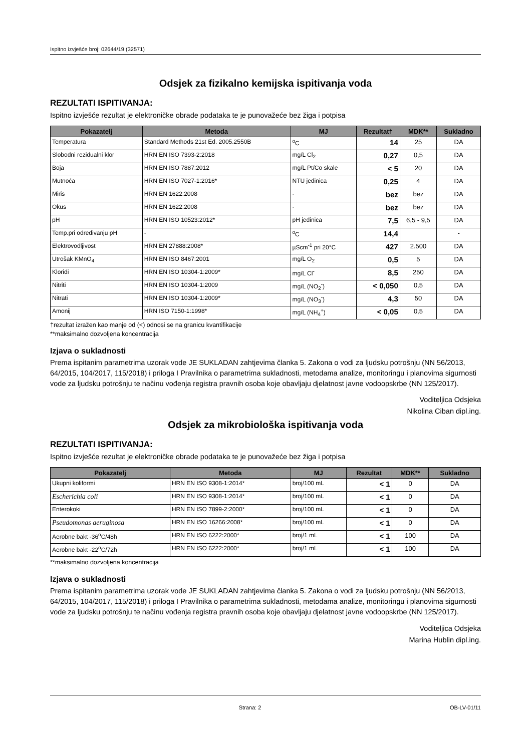Ispitno izvješće broj: 02644/19 (32571)
Odsjek za fizikalno kemijska ispitivanja voda
REZULTATI ISPITIVANJA:
Ispitno izvješće rezultat je elektroničke obrade podataka te je punovažeće bez žiga i potpisa
| Pokazatelj | Metoda | MJ | Rezultat† | MDK** | Sukladno |
| --- | --- | --- | --- | --- | --- |
| Temperatura | Standard Methods 21st Ed. 2005.2550B | <sup>o</sup> C | 14 | 25 | DA |
| Slobodni rezidualni klor | HRN EN ISO 7393-2:2018 | mg/L Cl<sub>2</sub> | 0,27 | 0,5 | DA |
| Boja | HRN EN ISO 7887:2012 | mg/L Pt/Co skale | < 5 | 20 | DA |
| Mutnoća | HRN EN ISO 7027-1:2016* | NTU jedinica | 0,25 | 4 | DA |
| Miris | HRN EN 1622:2008 | - | bez | bez | DA |
| Okus | HRN EN 1622:2008 | - | bez | bez | DA |
| pH | HRN EN ISO 10523:2012* | pH jedinica | 7,5 | 6,5 - 9,5 | DA |
| Temp.pri određivanju pH | - | <sup>o</sup> C | 14,4 | | - |
| Elektrovodljivost | HRN EN 27888:2008* | µScm<sup>-1</sup> pri 20°C | 427 | 2.500 | DA |
| Utrošak KMnO<sub>4</sub> | HRN EN ISO 8467:2001 | mg/L O<sub>2</sub> | 0,5 | 5 | DA |
| Kloridi | HRN EN ISO 10304-1:2009* | mg/L Cl<sup>-</sup> | 8,5 | 250 | DA |
| Nitriti | HRN EN ISO 10304-1:2009 | mg/L (NO<sub>2</sub><sup>-</sup>) | < 0,050 | 0,5 | DA |
| Nitrati | HRN EN ISO 10304-1:2009* | mg/L (NO<sub>3</sub><sup>-</sup>) | 4,3 | 50 | DA |
| Amonij | HRN ISO 7150-1:1998* | mg/L (NH<sub>4</sub><sup>+</sup>) | < 0,05 | 0,5 | DA |
†rezultat izražen kao manje od (<) odnosi se na granicu kvantifikacije
**maksimalno dozvoljena koncentracija
Izjava o sukladnosti
Prema ispitanim parametrima uzorak vode JE SUKLADAN zahtjevima članka 5. Zakona o vodi za ljudsku potrošnju (NN 56/2013, 64/2015, 104/2017, 115/2018) i priloga I Pravilnika o parametrima sukladnosti, metodama analize, monitoringu i planovima sigurnosti vode za ljudsku potrošnju te načinu vođenja registra pravnih osoba koje obavljaju djelatnost javne vodoopskrbe (NN 125/2017).
Voditeljica Odsjeka
Nikolina Ciban dipl.ing.
Odsjek za mikrobiološka ispitivanja voda
REZULTATI ISPITIVANJA:
Ispitno izvješće rezultat je elektroničke obrade podataka te je punovažeće bez žiga i potpisa
| Pokazatelj | Metoda | MJ | Rezultat | MDK** | Sukladno |
| --- | --- | --- | --- | --- | --- |
| Ukupni koliformi | HRN EN ISO 9308-1:2014* | broj/100 mL | < 1 | 0 | DA |
| Escherichia coli | HRN EN ISO 9308-1:2014* | broj/100 mL | < 1 | 0 | DA |
| Enterokoki | HRN EN ISO 7899-2:2000* | broj/100 mL | < 1 | 0 | DA |
| Pseudomonas aeruginosa | HRN EN ISO 16266:2008* | broj/100 mL | < 1 | 0 | DA |
| Aerobne bakt -36<sup>o</sup>C/48h | HRN EN ISO 6222:2000* | broj/1 mL | < 1 | 100 | DA |
| Aerobne bakt -22<sup>o</sup>C/72h | HRN EN ISO 6222:2000* | broj/1 mL | < 1 | 100 | DA |
**maksimalno dozvoljena koncentracija
Izjava o sukladnosti
Prema ispitanim parametrima uzorak vode JE SUKLADAN zahtjevima članka 5. Zakona o vodi za ljudsku potrošnju (NN 56/2013, 64/2015, 104/2017, 115/2018) i priloga I Pravilnika o parametrima sukladnosti, metodama analize, monitoringu i planovima sigurnosti vode za ljudsku potrošnju te načinu vođenja registra pravnih osoba koje obavljaju djelatnost javne vodoopskrbe (NN 125/2017).
Voditeljica Odsjeka
Marina Hublin dipl.ing.
Strana: 2 OB-LV-01/11